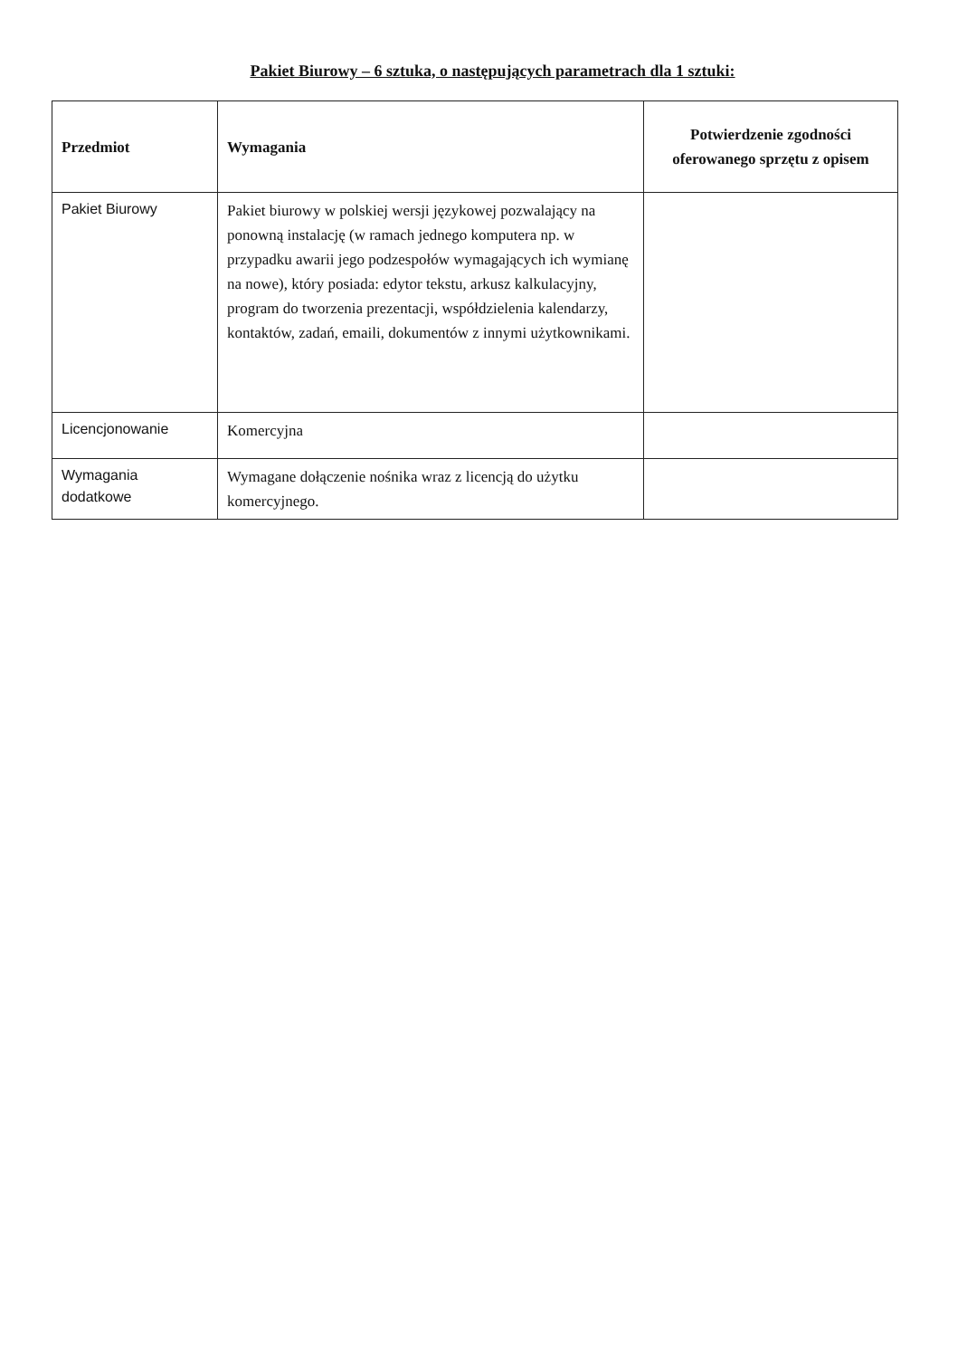Pakiet Biurowy – 6 sztuka, o następujących parametrach dla 1 sztuki:
| Przedmiot | Wymagania | Potwierdzenie zgodności oferowanego sprzętu z opisem |
| --- | --- | --- |
| Pakiet Biurowy | Pakiet biurowy w polskiej wersji językowej pozwalający na ponowną instalację (w ramach jednego komputera np. w przypadku awarii jego podzespołów wymagających ich wymianę na nowe), który posiada: edytor tekstu, arkusz kalkulacyjny, program do tworzenia prezentacji, współdzielenia kalendarzy, kontaktów, zadań, emaili, dokumentów z innymi użytkownikami. | |
| Licencjonowanie | Komercyjna | |
| Wymagania dodatkowe | Wymagane dołączenie nośnika wraz z licencją do użytku komercyjnego. | |